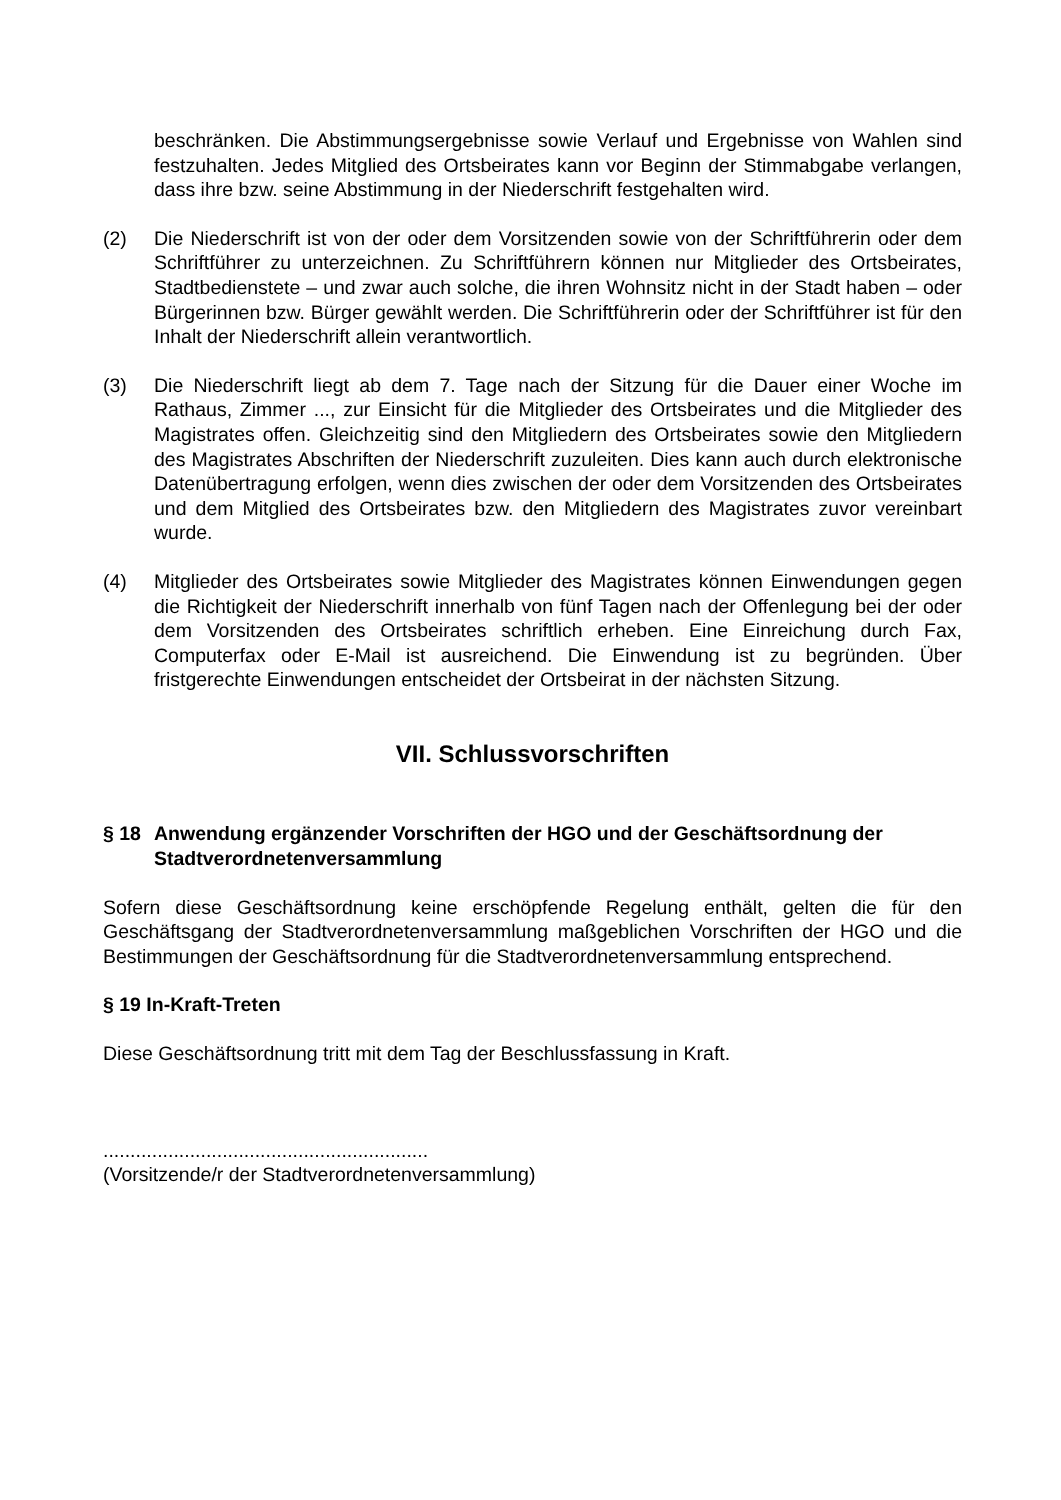beschränken. Die Abstimmungsergebnisse sowie Verlauf und Ergebnisse von Wahlen sind festzuhalten. Jedes Mitglied des Ortsbeirates kann vor Beginn der Stimmabgabe verlangen, dass ihre bzw. seine Abstimmung in der Niederschrift festgehalten wird.
(2) Die Niederschrift ist von der oder dem Vorsitzenden sowie von der Schriftführerin oder dem Schriftführer zu unterzeichnen. Zu Schriftführern können nur Mitglieder des Ortsbeirates, Stadtbedienstete – und zwar auch solche, die ihren Wohnsitz nicht in der Stadt haben – oder Bürgerinnen bzw. Bürger gewählt werden. Die Schriftführerin oder der Schriftführer ist für den Inhalt der Niederschrift allein verantwortlich.
(3) Die Niederschrift liegt ab dem 7. Tage nach der Sitzung für die Dauer einer Woche im Rathaus, Zimmer ..., zur Einsicht für die Mitglieder des Ortsbeirates und die Mitglieder des Magistrates offen. Gleichzeitig sind den Mitgliedern des Ortsbeirates sowie den Mitgliedern des Magistrates Abschriften der Niederschrift zuzuleiten. Dies kann auch durch elektronische Datenübertragung erfolgen, wenn dies zwischen der oder dem Vorsitzenden des Ortsbeirates und dem Mitglied des Ortsbeirates bzw. den Mitgliedern des Magistrates zuvor vereinbart wurde.
(4) Mitglieder des Ortsbeirates sowie Mitglieder des Magistrates können Einwendungen gegen die Richtigkeit der Niederschrift innerhalb von fünf Tagen nach der Offenlegung bei der oder dem Vorsitzenden des Ortsbeirates schriftlich erheben. Eine Einreichung durch Fax, Computerfax oder E-Mail ist ausreichend. Die Einwendung ist zu begründen. Über fristgerechte Einwendungen entscheidet der Ortsbeirat in der nächsten Sitzung.
VII. Schlussvorschriften
§ 18 Anwendung ergänzender Vorschriften der HGO und der Geschäftsordnung der Stadtverordnetenversammlung
Sofern diese Geschäftsordnung keine erschöpfende Regelung enthält, gelten die für den Geschäftsgang der Stadtverordnetenversammlung maßgeblichen Vorschriften der HGO und die Bestimmungen der Geschäftsordnung für die Stadtverordnetenversammlung entsprechend.
§ 19 In-Kraft-Treten
Diese Geschäftsordnung tritt mit dem Tag der Beschlussfassung in Kraft.
............................................................
(Vorsitzende/r der Stadtverordnetenversammlung)